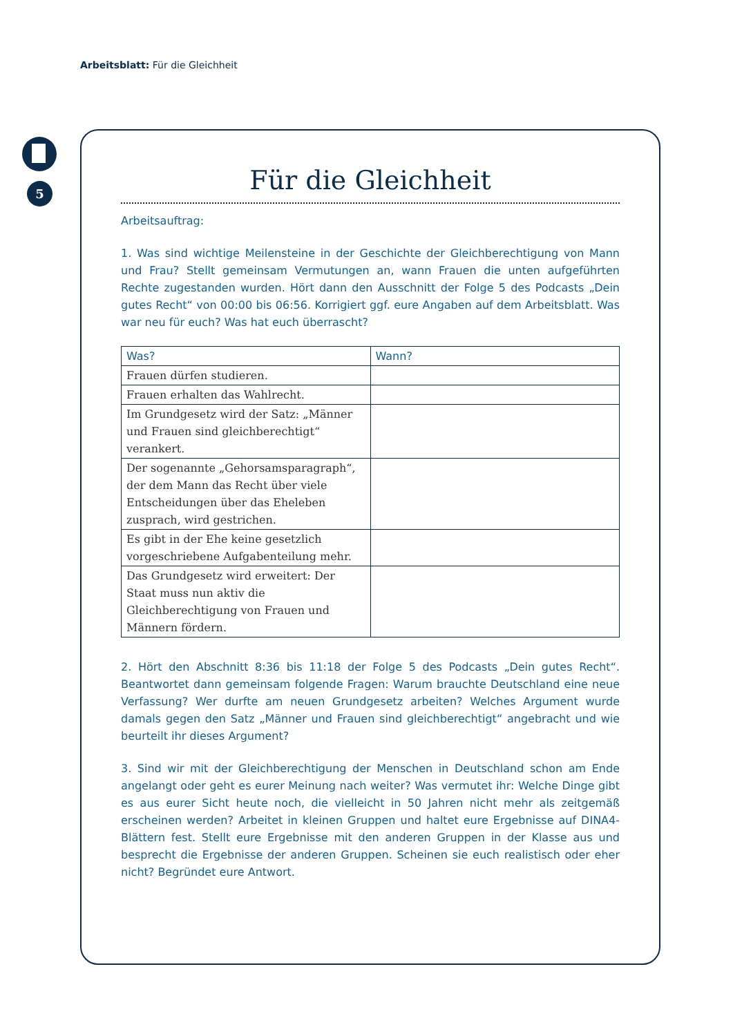Arbeitsblatt: Für die Gleichheit
5
Für die Gleichheit
Arbeitsauftrag:
1. Was sind wichtige Meilensteine in der Geschichte der Gleichberechtigung von Mann und Frau? Stellt gemeinsam Vermutungen an, wann Frauen die unten aufgeführten Rechte zugestanden wurden. Hört dann den Ausschnitt der Folge 5 des Podcasts „Dein gutes Recht“ von 00:00 bis 06:56. Korrigiert ggf. eure Angaben auf dem Arbeitsblatt. Was war neu für euch? Was hat euch überrascht?
| Was? | Wann? |
| --- | --- |
| Frauen dürfen studieren. | |
| Frauen erhalten das Wahlrecht. | |
| Im Grundgesetz wird der Satz: „Männer und Frauen sind gleichberechtigt“ verankert. | |
| Der sogenannte „Gehorsamsparagraph“, der dem Mann das Recht über viele Entscheidungen über das Eheleben zusprach, wird gestrichen. | |
| Es gibt in der Ehe keine gesetzlich vorgeschriebene Aufgabenteilung mehr. | |
| Das Grundgesetz wird erweitert: Der Staat muss nun aktiv die Gleichberechtigung von Frauen und Männern fördern. | |
2. Hört den Abschnitt 8:36 bis 11:18 der Folge 5 des Podcasts „Dein gutes Recht“. Beantwortet dann gemeinsam folgende Fragen: Warum brauchte Deutschland eine neue Verfassung? Wer durfte am neuen Grundgesetz arbeiten? Welches Argument wurde damals gegen den Satz „Männer und Frauen sind gleichberechtigt“ angebracht und wie beurteilt ihr dieses Argument?
3. Sind wir mit der Gleichberechtigung der Menschen in Deutschland schon am Ende angelangt oder geht es eurer Meinung nach weiter? Was vermutet ihr: Welche Dinge gibt es aus eurer Sicht heute noch, die vielleicht in 50 Jahren nicht mehr als zeitgemäß erscheinen werden? Arbeitet in kleinen Gruppen und haltet eure Ergebnisse auf DINA4-Blättern fest. Stellt eure Ergebnisse mit den anderen Gruppen in der Klasse aus und besprecht die Ergebnisse der anderen Gruppen. Scheinen sie euch realistisch oder eher nicht? Begründet eure Antwort.